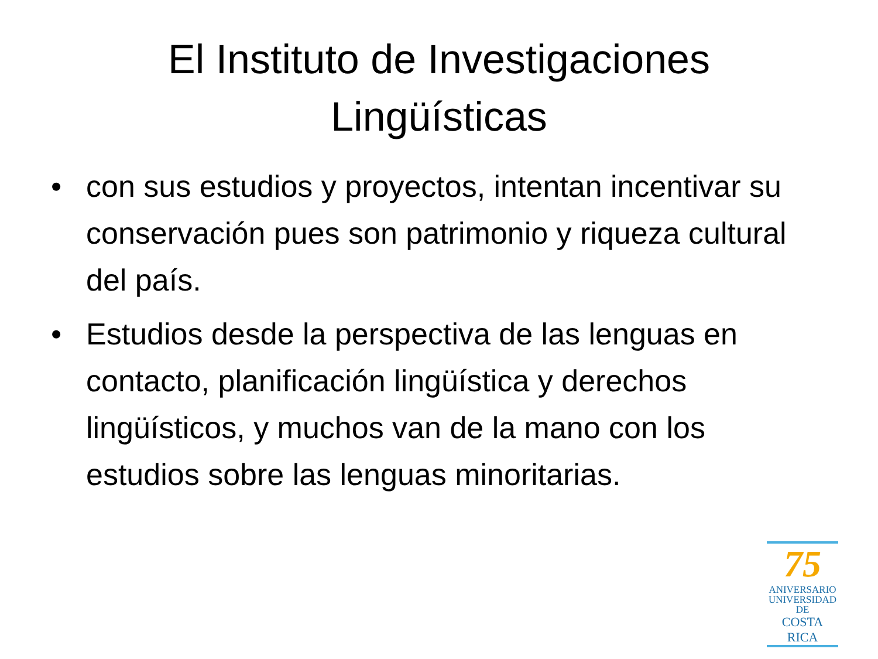El Instituto de Investigaciones
Lingüísticas
• con sus estudios y proyectos, intentan incentivar su conservación pues son patrimonio y riqueza cultural del país.
• Estudios desde la perspectiva de las lenguas en contacto, planificación lingüística y derechos lingüísticos, y muchos van de la mano con los estudios sobre las lenguas minoritarias.
75
ANIVERSARIO
UNIVERSIDAD DE
COSTA RICA